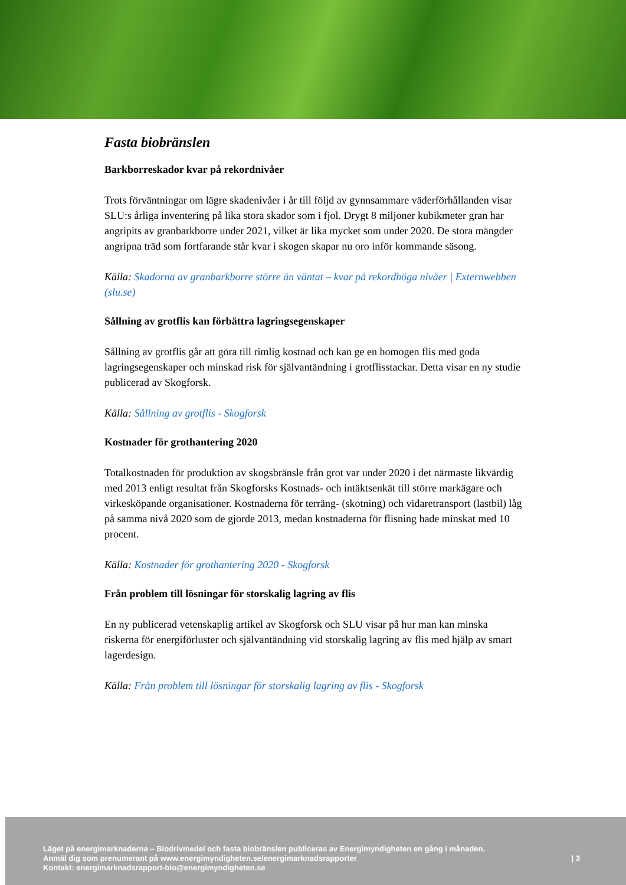Fasta biobränslen
Barkborreskador kvar på rekordnivåer
Trots förväntningar om lägre skadenivåer i år till följd av gynnsammare väderförhållanden visar SLU:s årliga inventering på lika stora skador som i fjol. Drygt 8 miljoner kubikmeter gran har angripits av granbarkborre under 2021, vilket är lika mycket som under 2020. De stora mängder angripna träd som fortfarande står kvar i skogen skapar nu oro inför kommande säsong.
Källa: Skadorna av granbarkborre större än väntat – kvar på rekordhöga nivåer | Externwebben (slu.se)
Sållning av grotflis kan förbättra lagringsegenskaper
Sållning av grotflis går att göra till rimlig kostnad och kan ge en homogen flis med goda lagringsegenskaper och minskad risk för självantändning i grotflisstackar. Detta visar en ny studie publicerad av Skogforsk.
Källa: Sållning av grotflis - Skogforsk
Kostnader för grothantering 2020
Totalkostnaden för produktion av skogsbränsle från grot var under 2020 i det närmaste likvärdig med 2013 enligt resultat från Skogforsks Kostnads- och intäktsenkät till större markägare och virkesköpande organisationer. Kostnaderna för terräng- (skotning) och vidaretransport (lastbil) låg på samma nivå 2020 som de gjorde 2013, medan kostnaderna för flisning hade minskat med 10 procent.
Källa: Kostnader för grothantering 2020 - Skogforsk
Från problem till lösningar för storskalig lagring av flis
En ny publicerad vetenskaplig artikel av Skogforsk och SLU visar på hur man kan minska riskerna för energiförluster och självantändning vid storskalig lagring av flis med hjälp av smart lagerdesign.
Källa: Från problem till lösningar för storskalig lagring av flis - Skogforsk
Läget på energimarknaderna – Biodrivmedel och fasta biobränslen publiceras av Energimyndigheten en gång i månaden.
Anmäl dig som prenumerant på www.energimyndigheten.se/energimarknadsrapporter
Kontakt: energimarknadsrapport-bio@energimyndigheten.se
| 3